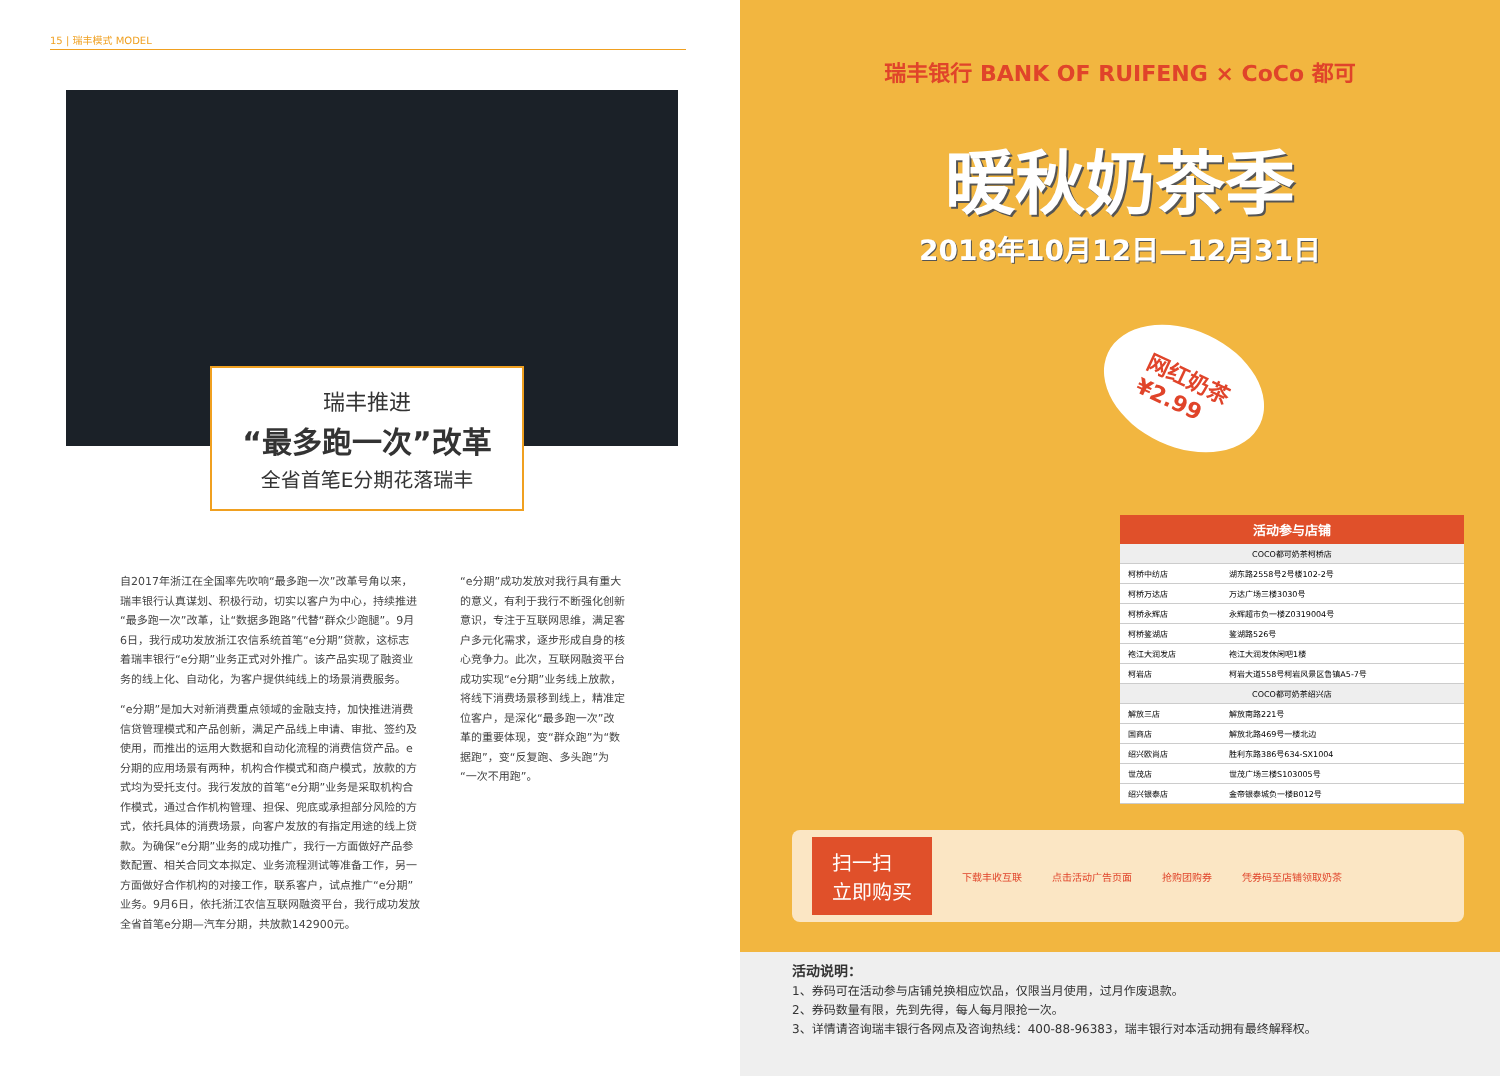15 | 瑞丰模式 MODEL
瑞丰推进
“最多跑一次”改革
全省首笔E分期花落瑞丰
自2017年浙江在全国率先吹响“最多跑一次”改革号角以来，瑞丰银行认真谋划、积极行动，切实以客户为中心，持续推进“最多跑一次”改革，让“数据多跑路”代替“群众少跑腿”。9月6日，我行成功发放浙江农信系统首笔“e分期”贷款，这标志着瑞丰银行“e分期”业务正式对外推广。该产品实现了融资业务的线上化、自动化，为客户提供纯线上的场景消费服务。
“e分期”是加大对新消费重点领域的金融支持，加快推进消费信贷管理模式和产品创新，满足产品线上申请、审批、签约及使用，而推出的运用大数据和自动化流程的消费信贷产品。e分期的应用场景有两种，机构合作模式和商户模式，放款的方式均为受托支付。我行发放的首笔“e分期”业务是采取机构合作模式，通过合作机构管理、担保、兜底或承担部分风险的方式，依托具体的消费场景，向客户发放的有指定用途的线上贷款。为确保“e分期”业务的成功推广，我行一方面做好产品参数配置、相关合同文本拟定、业务流程测试等准备工作，另一方面做好合作机构的对接工作，联系客户，试点推广“e分期”业务。9月6日，依托浙江农信互联网融资平台，我行成功发放全省首笔e分期—汽车分期，共放款142900元。
“e分期”成功发放对我行具有重大的意义，有利于我行不断强化创新意识，专注于互联网思维，满足客户多元化需求，逐步形成自身的核心竞争力。此次，互联网融资平台成功实现“e分期”业务线上放款，将线下消费场景移到线上，精准定位客户，是深化“最多跑一次”改革的重要体现，变“群众跑”为“数据跑”，变“反复跑、多头跑”为“一次不用跑”。
瑞丰银行 BANK OF RUIFENG × CoCo 都可
暖秋奶茶季
2018年10月12日—12月31日
网红奶茶
¥2.99
| 活动参与店铺 | |
| --- | --- |
| COCO都可奶茶柯桥店 | |
| 柯桥中纺店 | 湖东路2558号2号楼102-2号 |
| 柯桥万达店 | 万达广场三楼3030号 |
| 柯桥永辉店 | 永辉超市负一楼Z0319004号 |
| 柯桥鉴湖店 | 鉴湖路526号 |
| 袍江大润发店 | 袍江大润发休闲吧1楼 |
| 柯岩店 | 柯岩大道558号柯岩风景区鲁镇A5-7号 |
| COCO都可奶茶绍兴店 | |
| 解放三店 | 解放南路221号 |
| 国商店 | 解放北路469号一楼北边 |
| 绍兴欧尚店 | 胜利东路386号634-SX1004 |
| 世茂店 | 世茂广场三楼S103005号 |
| 绍兴银泰店 | 金帝银泰城负一楼B012号 |
扫一扫
立即购买
下载丰收互联 点击活动广告页面 抢购团购券 凭券码至店铺领取奶茶
活动说明：
1、券码可在活动参与店铺兑换相应饮品，仅限当月使用，过月作废退款。
2、券码数量有限，先到先得，每人每月限抢一次。
3、详情请咨询瑞丰银行各网点及咨询热线：400-88-96383，瑞丰银行对本活动拥有最终解释权。